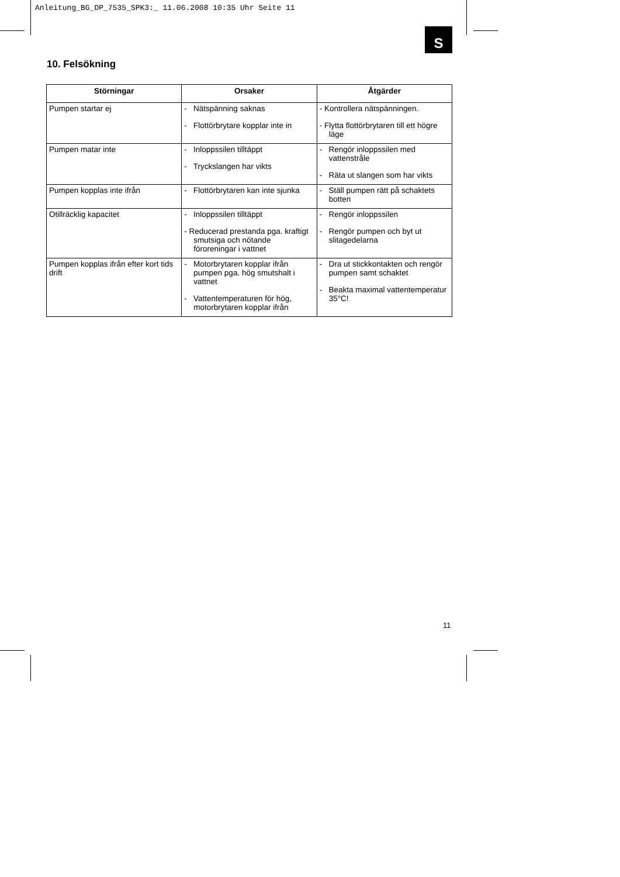Anleitung_BG_DP_7535_SPK3:_ 11.06.2008 10:35 Uhr Seite 11
S
10. Felsökning
| Störningar | Orsaker | Åtgärder |
| --- | --- | --- |
| Pumpen startar ej | - Nätspänning saknas - Flottörbrytare kopplar inte in | - Kontrollera nätspänningen. - Flytta flottörbrytaren till ett högre läge |
| Pumpen matar inte | - Inloppssilen tilltäppt - Tryckslangen har vikts | - Rengör inloppssilen med vattenstråle - Räta ut slangen som har vikts |
| Pumpen kopplas inte ifrån | - Flottörbrytaren kan inte sjunka | - Ställ pumpen rätt på schaktets botten |
| Otillräcklig kapacitet | - Inloppssilen tilltäppt - Reducerad prestanda pga. kraftigt smutsiga och nötande föroreningar i vattnet | - Rengör inloppssilen - Rengör pumpen och byt ut slitagedelarna |
| Pumpen kopplas ifrån efter kort tids drift | - Motorbrytaren kopplar ifrån pumpen pga. hög smutshalt i vattnet - Vattentemperaturen för hög, motorbrytaren kopplar ifrån | - Dra ut stickkontakten och rengör pumpen samt schaktet - Beakta maximal vattentemperatur 35°C! |
11